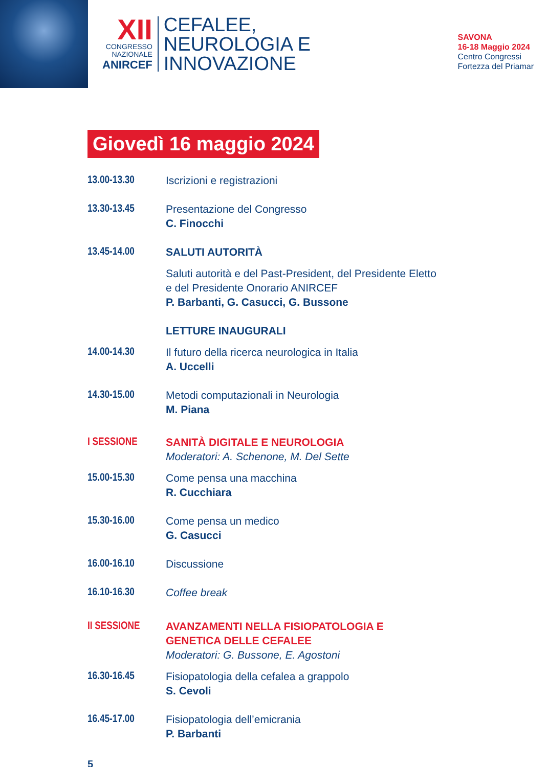XII
CONGRESSO
NAZIONALE
ANIRCEF
CEFALEE,
NEUROLOGIA E
INNOVAZIONE
SAVONA
16-18 Maggio 2024
Centro Congressi
Fortezza del Priamar
Giovedì 16 maggio 2024
13.00-13.30 Iscrizioni e registrazioni
13.30-13.45 Presentazione del Congresso
C. Finocchi
13.45-14.00 SALUTI AUTORITÀ
Saluti autorità e del Past-President, del Presidente Eletto
e del Presidente Onorario ANIRCEF
P. Barbanti, G. Casucci, G. Bussone
LETTURE INAUGURALI
14.00-14.30 Il futuro della ricerca neurologica in Italia
A. Uccelli
14.30-15.00 Metodi computazionali in Neurologia
M. Piana
I SESSIONE SANITÀ DIGITALE E NEUROLOGIA
Moderatori: A. Schenone, M. Del Sette
15.00-15.30 Come pensa una macchina
R. Cucchiara
15.30-16.00 Come pensa un medico
G. Casucci
16.00-16.10 Discussione
16.10-16.30 Coffee break
II SESSIONE AVANZAMENTI NELLA FISIOPATOLOGIA E
GENETICA DELLE CEFALEE
Moderatori: G. Bussone, E. Agostoni
16.30-16.45 Fisiopatologia della cefalea a grappolo
S. Cevoli
16.45-17.00 Fisiopatologia dell’emicrania
P. Barbanti
5